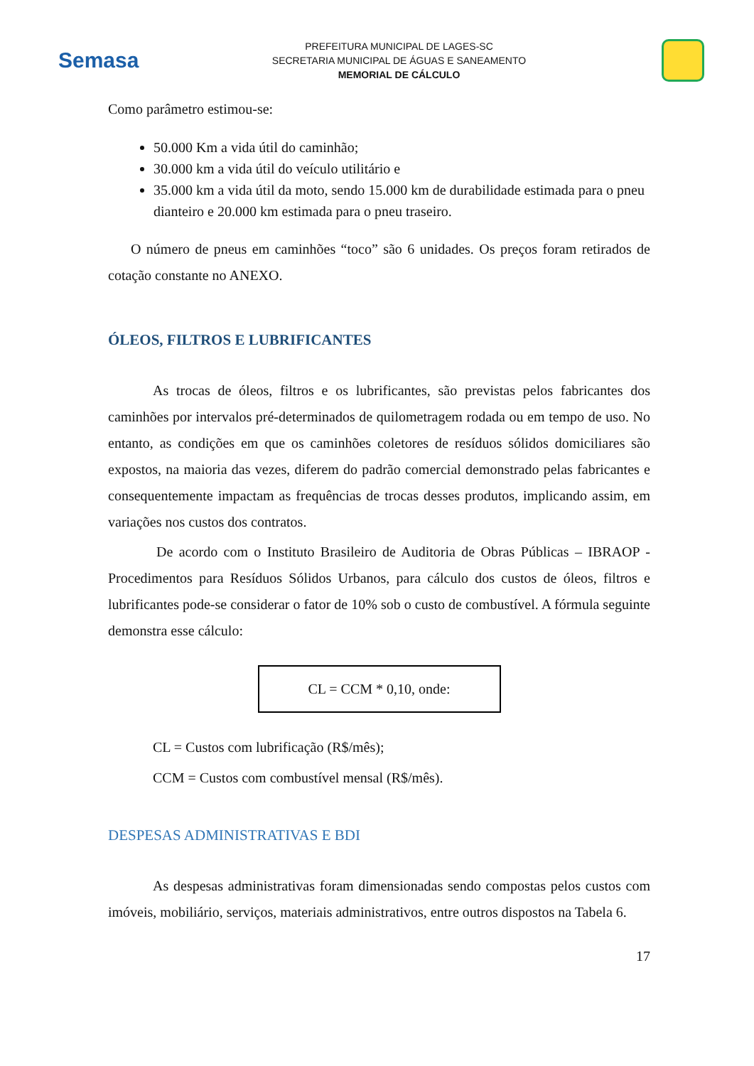Semasa
PREFEITURA MUNICIPAL DE LAGES-SC
SECRETARIA MUNICIPAL DE ÁGUAS E SANEAMENTO
MEMORIAL DE CÁLCULO
Como parâmetro estimou-se:
50.000 Km a vida útil do caminhão;
30.000 km a vida útil do veículo utilitário e
35.000 km a vida útil da moto, sendo 15.000 km de durabilidade estimada para o pneu dianteiro e 20.000 km estimada para o pneu traseiro.
O número de pneus em caminhões “toco” são 6 unidades. Os preços foram retirados de cotação constante no ANEXO.
ÓLEOS, FILTROS E LUBRIFICANTES
As trocas de óleos, filtros e os lubrificantes, são previstas pelos fabricantes dos caminhões por intervalos pré-determinados de quilometragem rodada ou em tempo de uso. No entanto, as condições em que os caminhões coletores de resíduos sólidos domiciliares são expostos, na maioria das vezes, diferem do padrão comercial demonstrado pelas fabricantes e consequentemente impactam as frequências de trocas desses produtos, implicando assim, em variações nos custos dos contratos.
De acordo com o Instituto Brasileiro de Auditoria de Obras Públicas – IBRAOP - Procedimentos para Resíduos Sólidos Urbanos, para cálculo dos custos de óleos, filtros e lubrificantes pode-se considerar o fator de 10% sob o custo de combustível. A fórmula seguinte demonstra esse cálculo:
CL = CCM * 0,10, onde:
CL = Custos com lubrificação (R$/mês);
CCM = Custos com combustível mensal (R$/mês).
DESPESAS ADMINISTRATIVAS E BDI
As despesas administrativas foram dimensionadas sendo compostas pelos custos com imóveis, mobiliário, serviços, materiais administrativos, entre outros dispostos na Tabela 6.
17